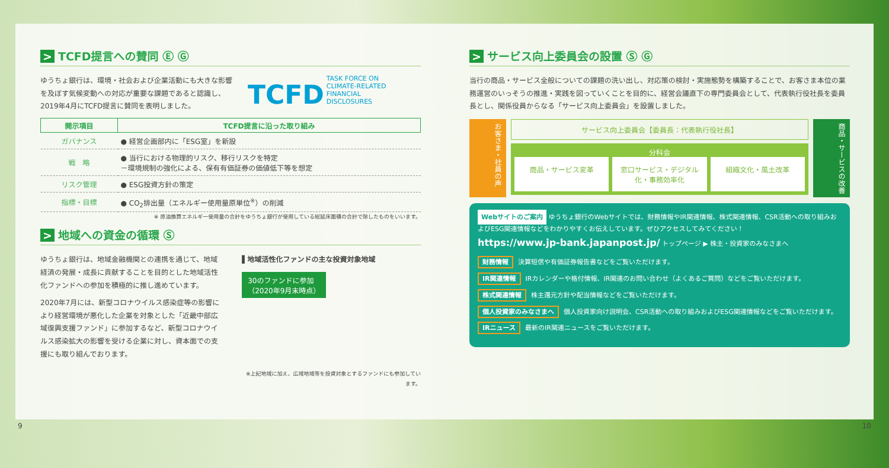> TCFD提言への賛同 Ⓔ Ⓖ
ゆうちょ銀行は、環境・社会および企業活動にも大きな影響を及ぼす気候変動への対応が重要な課題であると認識し、2019年4月にTCFD提言に賛同を表明しました。
TCFD TASK FORCE ON
CLIMATE-RELATED
FINANCIAL
DISCLOSURES
| 開示項目 | TCFD提言に沿った取り組み |
| --- | --- |
| ガバナンス | ● 経営企画部内に「ESG室」を新設 |
| 戦 略 | ● 当行における物理的リスク、移行リスクを特定 －環境規制の強化による、保有有価証券の価値低下等を想定 |
| リスク管理 | ● ESG投資方針の策定 |
| 指標・目標 | ● CO<sub>2</sub>排出量（エネルギー使用量原単位<sup>※</sup>）の削減 |
※ 原油換算エネルギー使用量の合計をゆうちょ銀行が使用している総延床面積の合計で除したものをいいます。
> 地域への資金の循環 Ⓢ
ゆうちょ銀行は、地域金融機関との連携を通じて、地域経済の発展・成長に貢献することを目的とした地域活性化ファンドへの参加を積極的に推し進めています。
2020年7月には、新型コロナウイルス感染症等の影響により経営環境が悪化した企業を対象とした「近畿中部広域復興支援ファンド」に参加するなど、新型コロナウイルス感染拡大の影響を受ける企業に対し、資本面での支援にも取り組んでおります。
▌地域活性化ファンドの主な投資対象地域
30のファンドに参加
（2020年9月末時点）
※上記地域に加え、広域地域等を投資対象とするファンドにも参加しています。
> サービス向上委員会の設置 Ⓢ Ⓖ
当行の商品・サービス全般についての課題の洗い出し、対応策の検討・実施態勢を構築することで、お客さま本位の業務運営のいっそうの推進・実践を図っていくことを目的に、経営会議直下の専門委員会として、代表執行役社長を委員長とし、関係役員からなる「サービス向上委員会」を設置しました。
お客さま・社員の声
サービス向上委員会【委員長：代表執行役社長】
分科会
商品・サービス変革 窓口サービス・デジタル化・事務効率化 組織文化・風土改革
商品・サービスの改善
Webサイトのご案内 ゆうちょ銀行のWebサイトでは、財務情報やIR関連情報、株式関連情報、CSR活動への取り組みおよびESG関連情報などをわかりやすくお伝えしています。ぜひアクセスしてみてください！
https://www.jp-bank.japanpost.jp/ トップページ ▶ 株主・投資家のみなさまへ
財務情報 決算短信や有価証券報告書などをご覧いただけます。
IR関連情報 IRカレンダーや格付情報、IR関連のお問い合わせ（よくあるご質問）などをご覧いただけます。
株式関連情報 株主還元方針や配当情報などをご覧いただけます。
個人投資家のみなさまへ 個人投資家向け説明会、CSR活動への取り組みおよびESG関連情報などをご覧いただけます。
IRニュース 最新のIR関連ニュースをご覧いただけます。
9 10